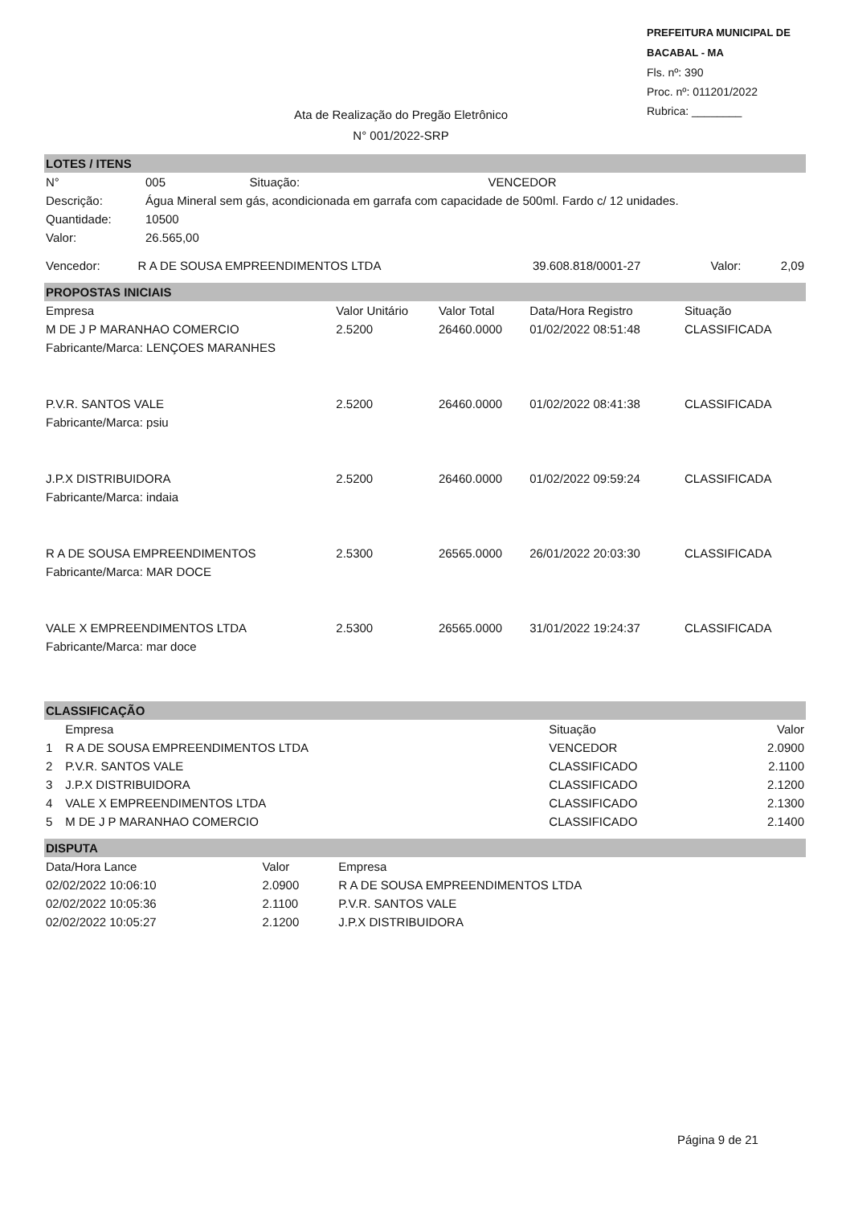PREFEITURA MUNICIPAL DE BACABAL - MA
Fls. nº: 390
Proc. nº: 011201/2022
Rubrica: ________
Ata de Realização do Pregão Eletrônico
N° 001/2022-SRP
LOTES / ITENS
| N° | 005 | Situação: | VENCEDOR |
| Descrição: | Água Mineral sem gás, acondicionada em garrafa com capacidade de 500ml. Fardo c/ 12 unidades. | | |
| Quantidade: | 10500 | | |
| Valor: | 26.565,00 | | |
| Vencedor: | R A DE SOUSA EMPREENDIMENTOS LTDA | 39.608.818/0001-27 | Valor: | 2,09 |
PROPOSTAS INICIAIS
| Empresa | Valor Unitário | Valor Total | Data/Hora Registro | Situação |
| --- | --- | --- | --- | --- |
| M DE J P MARANHAO COMERCIO | 2.5200 | 26460.0000 | 01/02/2022 08:51:48 | CLASSIFICADA |
| Fabricante/Marca: LENÇOES MARANHES | | | | |
| P.V.R. SANTOS VALE | 2.5200 | 26460.0000 | 01/02/2022 08:41:38 | CLASSIFICADA |
| Fabricante/Marca: psiu | | | | |
| J.P.X DISTRIBUIDORA | 2.5200 | 26460.0000 | 01/02/2022 09:59:24 | CLASSIFICADA |
| Fabricante/Marca: indaia | | | | |
| R A DE SOUSA EMPREENDIMENTOS | 2.5300 | 26565.0000 | 26/01/2022 20:03:30 | CLASSIFICADA |
| Fabricante/Marca: MAR DOCE | | | | |
| VALE X EMPREENDIMENTOS LTDA | 2.5300 | 26565.0000 | 31/01/2022 19:24:37 | CLASSIFICADA |
| Fabricante/Marca: mar doce | | | | |
CLASSIFICAÇÃO
| | Empresa | Situação | Valor |
| --- | --- | --- | --- |
| 1 | R A DE SOUSA EMPREENDIMENTOS LTDA | VENCEDOR | 2.0900 |
| 2 | P.V.R. SANTOS VALE | CLASSIFICADO | 2.1100 |
| 3 | J.P.X DISTRIBUIDORA | CLASSIFICADO | 2.1200 |
| 4 | VALE X EMPREENDIMENTOS LTDA | CLASSIFICADO | 2.1300 |
| 5 | M DE J P MARANHAO COMERCIO | CLASSIFICADO | 2.1400 |
DISPUTA
| Data/Hora Lance | Valor | Empresa |
| --- | --- | --- |
| 02/02/2022 10:06:10 | 2.0900 | R A DE SOUSA EMPREENDIMENTOS LTDA |
| 02/02/2022 10:05:36 | 2.1100 | P.V.R. SANTOS VALE |
| 02/02/2022 10:05:27 | 2.1200 | J.P.X DISTRIBUIDORA |
Página 9 de 21